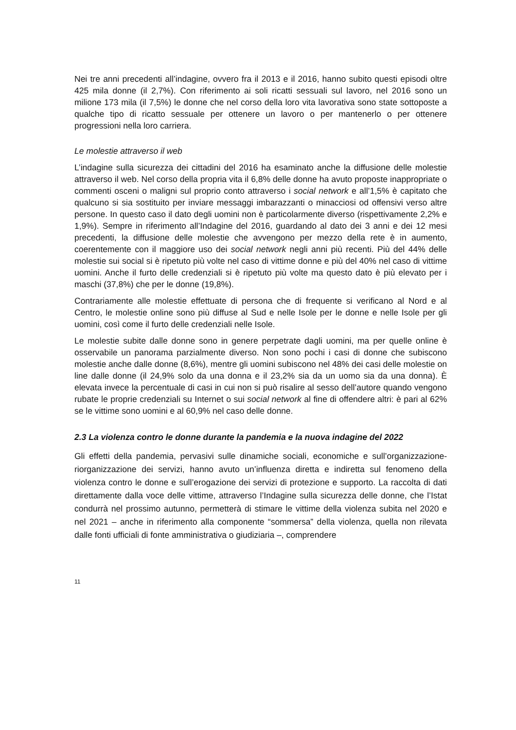Nei tre anni precedenti all’indagine, ovvero fra il 2013 e il 2016, hanno subito questi episodi oltre 425 mila donne (il 2,7%). Con riferimento ai soli ricatti sessuali sul lavoro, nel 2016 sono un milione 173 mila (il 7,5%) le donne che nel corso della loro vita lavorativa sono state sottoposte a qualche tipo di ricatto sessuale per ottenere un lavoro o per mantenerlo o per ottenere progressioni nella loro carriera.
Le molestie attraverso il web
L’indagine sulla sicurezza dei cittadini del 2016 ha esaminato anche la diffusione delle molestie attraverso il web. Nel corso della propria vita il 6,8% delle donne ha avuto proposte inappropriate o commenti osceni o maligni sul proprio conto attraverso i social network e all’1,5% è capitato che qualcuno si sia sostituito per inviare messaggi imbarazzanti o minacciosi od offensivi verso altre persone. In questo caso il dato degli uomini non è particolarmente diverso (rispettivamente 2,2% e 1,9%). Sempre in riferimento all’Indagine del 2016, guardando al dato dei 3 anni e dei 12 mesi precedenti, la diffusione delle molestie che avvengono per mezzo della rete è in aumento, coerentemente con il maggiore uso dei social network negli anni più recenti. Più del 44% delle molestie sui social si è ripetuto più volte nel caso di vittime donne e più del 40% nel caso di vittime uomini. Anche il furto delle credenziali si è ripetuto più volte ma questo dato è più elevato per i maschi (37,8%) che per le donne (19,8%).
Contrariamente alle molestie effettuate di persona che di frequente si verificano al Nord e al Centro, le molestie online sono più diffuse al Sud e nelle Isole per le donne e nelle Isole per gli uomini, così come il furto delle credenziali nelle Isole.
Le molestie subite dalle donne sono in genere perpetrate dagli uomini, ma per quelle online è osservabile un panorama parzialmente diverso. Non sono pochi i casi di donne che subiscono molestie anche dalle donne (8,6%), mentre gli uomini subiscono nel 48% dei casi delle molestie on line dalle donne (il 24,9% solo da una donna e il 23,2% sia da un uomo sia da una donna). È elevata invece la percentuale di casi in cui non si può risalire al sesso dell’autore quando vengono rubate le proprie credenziali su Internet o sui social network al fine di offendere altri: è pari al 62% se le vittime sono uomini e al 60,9% nel caso delle donne.
2.3 La violenza contro le donne durante la pandemia e la nuova indagine del 2022
Gli effetti della pandemia, pervasivi sulle dinamiche sociali, economiche e sull’organizzazione-riorganizzazione dei servizi, hanno avuto un’influenza diretta e indiretta sul fenomeno della violenza contro le donne e sull’erogazione dei servizi di protezione e supporto. La raccolta di dati direttamente dalla voce delle vittime, attraverso l’Indagine sulla sicurezza delle donne, che l’Istat condurrà nel prossimo autunno, permetterà di stimare le vittime della violenza subita nel 2020 e nel 2021 – anche in riferimento alla componente “sommersa” della violenza, quella non rilevata dalle fonti ufficiali di fonte amministrativa o giudiziaria –, comprendere
11